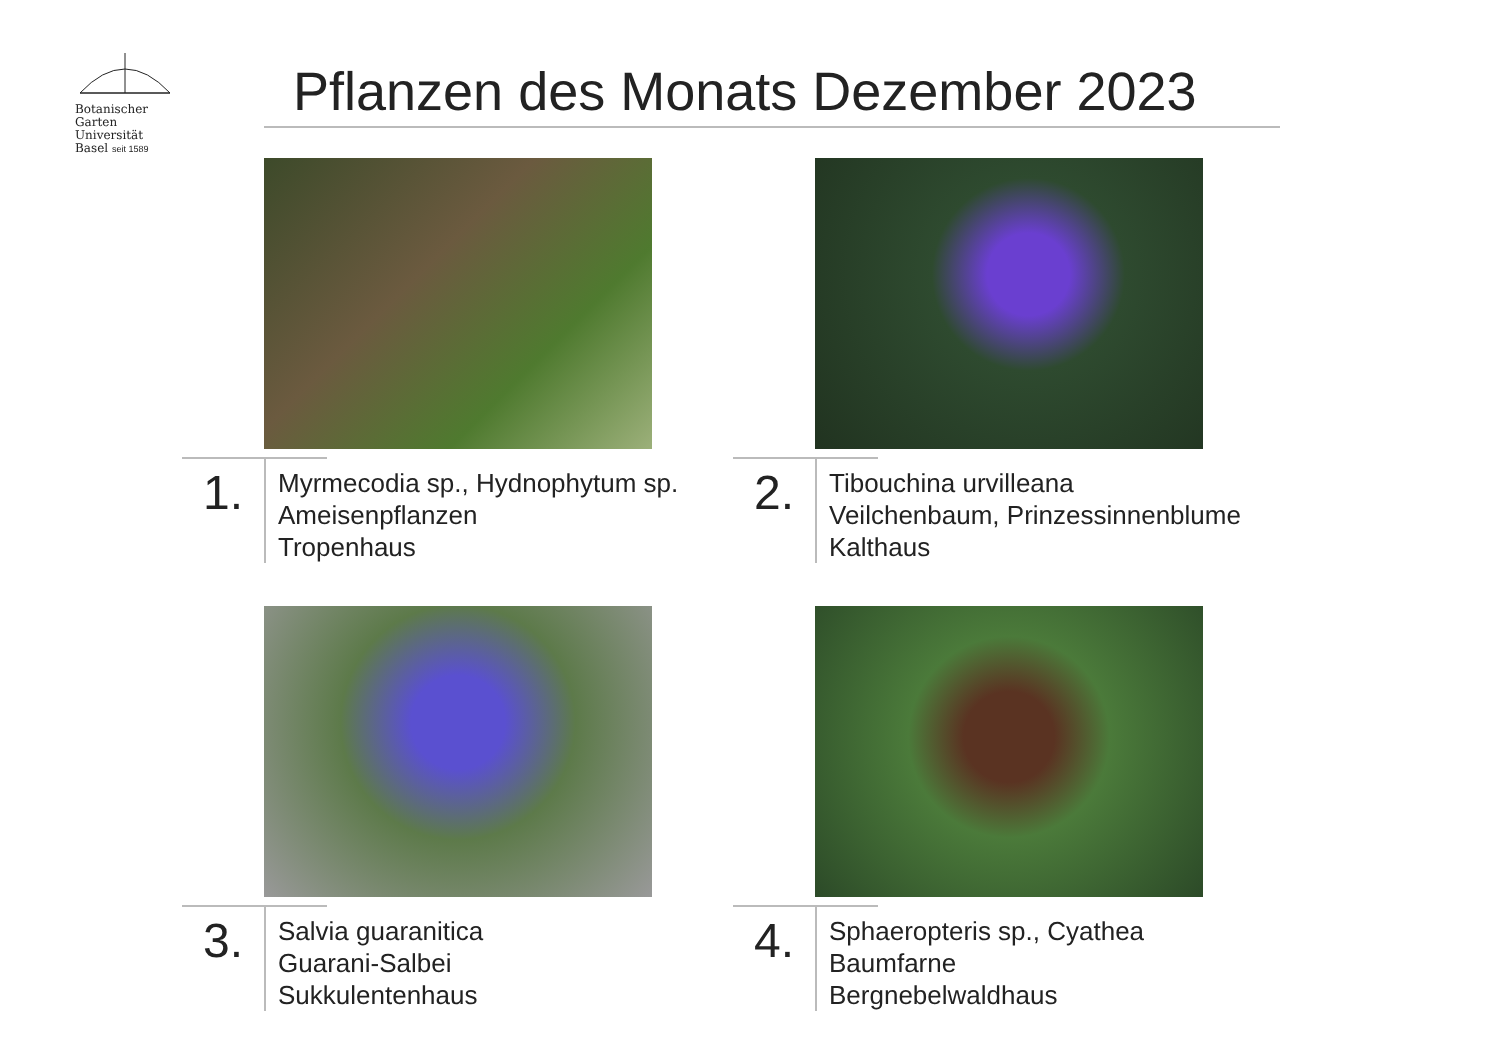Botanischer
Garten
Universität
Basel seit 1589
Pflanzen des Monats Dezember 2023
1.
Myrmecodia sp., Hydnophytum sp.
Ameisenpflanzen
Tropenhaus
2.
Tibouchina urvilleana
Veilchenbaum, Prinzessinnenblume
Kalthaus
3.
Salvia guaranitica
Guarani-Salbei
Sukkulentenhaus
4.
Sphaeropteris sp., Cyathea
Baumfarne
Bergnebelwaldhaus